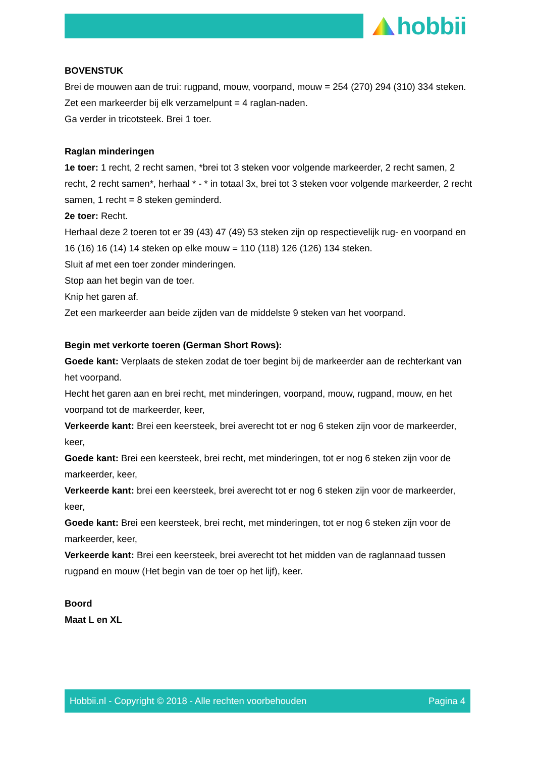hobbii
BOVENSTUK
Brei de mouwen aan de trui: rugpand, mouw, voorpand, mouw = 254 (270) 294 (310) 334 steken.
Zet een markeerder bij elk verzamelpunt = 4 raglan-naden.
Ga verder in tricotsteek. Brei 1 toer.
Raglan minderingen
1e toer: 1 recht, 2 recht samen, *brei tot 3 steken voor volgende markeerder, 2 recht samen, 2 recht, 2 recht samen*, herhaal * - * in totaal 3x, brei tot 3 steken voor volgende markeerder, 2 recht samen, 1 recht = 8 steken geminderd.
2e toer: Recht.
Herhaal deze 2 toeren tot er 39 (43) 47 (49) 53 steken zijn op respectievelijk rug- en voorpand en 16 (16) 16 (14) 14 steken op elke mouw = 110 (118) 126 (126) 134 steken.
Sluit af met een toer zonder minderingen.
Stop aan het begin van de toer.
Knip het garen af.
Zet een markeerder aan beide zijden van de middelste 9 steken van het voorpand.
Begin met verkorte toeren (German Short Rows):
Goede kant: Verplaats de steken zodat de toer begint bij de markeerder aan de rechterkant van het voorpand.
Hecht het garen aan en brei recht, met minderingen, voorpand, mouw, rugpand, mouw, en het voorpand tot de markeerder, keer,
Verkeerde kant: Brei een keersteek, brei averecht tot er nog 6 steken zijn voor de markeerder, keer,
Goede kant: Brei een keersteek, brei recht, met minderingen, tot er nog 6 steken zijn voor de markeerder, keer,
Verkeerde kant: brei een keersteek, brei averecht tot er nog 6 steken zijn voor de markeerder, keer,
Goede kant: Brei een keersteek, brei recht, met minderingen, tot er nog 6 steken zijn voor de markeerder, keer,
Verkeerde kant: Brei een keersteek, brei averecht tot het midden van de raglannaad tussen rugpand en mouw (Het begin van de toer op het lijf), keer.
Boord
Maat L en XL
Hobbii.nl - Copyright © 2018 - Alle rechten voorbehouden Pagina 4